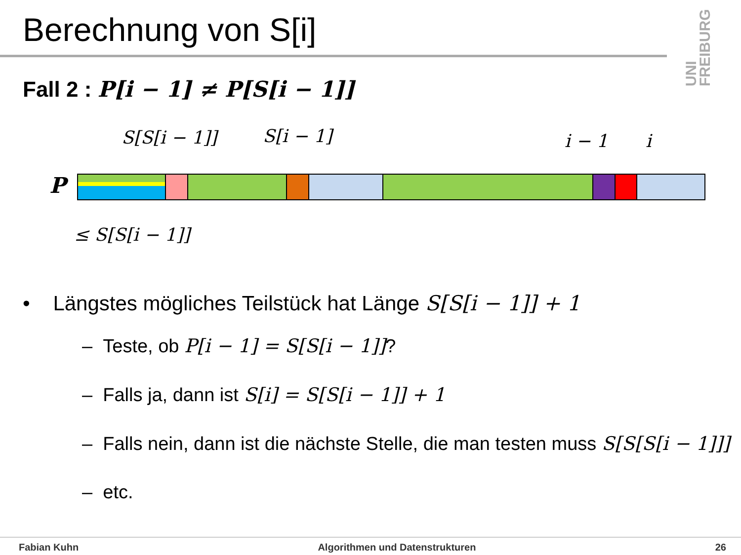Berechnung von S[i]
UNI FREIBURG
Fall 2 : P[i − 1] ≠ P[S[i − 1]]
S[S[i − 1]] S[i − 1] i − 1 i
P
≤ S[S[i − 1]]
• Längstes mögliches Teilstück hat Länge S[S[i − 1]] + 1
– Teste, ob P[i − 1] = S[S[i − 1]]?
– Falls ja, dann ist S[i] = S[S[i − 1]] + 1
– Falls nein, dann ist die nächste Stelle, die man testen muss S[S[S[i − 1]]]
– etc.
Fabian Kuhn Algorithmen und Datenstrukturen 26